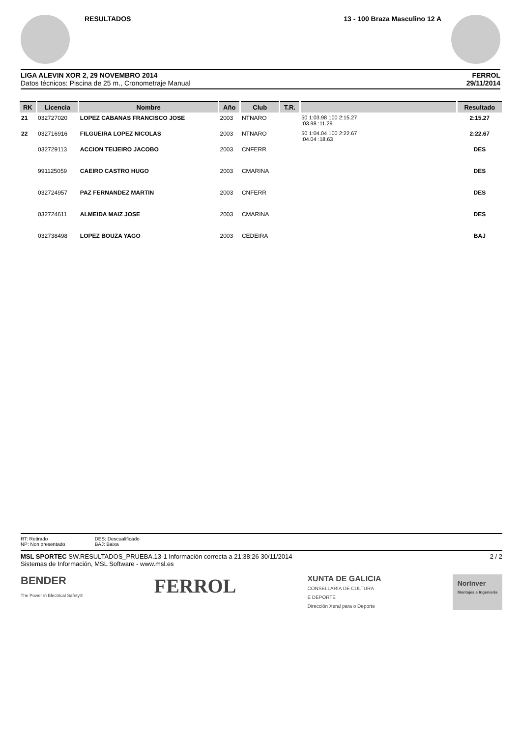RESULTADOS 13 - 100 Braza Masculino 12 A
LIGA ALEVIN XOR 2, 29 NOVEMBRO 2014
Datos técnicos: Piscina de 25 m., Cronometraje Manual
FERROL
29/11/2014
| RK | Licencia | Nombre | Año | Club | T.R. | | Resultado |
| --- | --- | --- | --- | --- | --- | --- | --- |
| 21 | 032727020 | LOPEZ CABANAS FRANCISCO JOSE | 2003 | NTNARO | | 50 1:03.98 100 2:15.27 :03.98 :11.29 | 2:15.27 |
| 22 | 032716916 | FILGUEIRA LOPEZ NICOLAS | 2003 | NTNARO | | 50 1:04.04 100 2:22.67 :04.04 :18.63 | 2:22.67 |
| | 032729113 | ACCION TEIJEIRO JACOBO | 2003 | CNFERR | | | DES |
| | 991125059 | CAEIRO CASTRO HUGO | 2003 | CMARINA | | | DES |
| | 032724957 | PAZ FERNANDEZ MARTIN | 2003 | CNFERR | | | DES |
| | 032724611 | ALMEIDA MAIZ JOSE | 2003 | CMARINA | | | DES |
| | 032738498 | LOPEZ BOUZA YAGO | 2003 | CEDEIRA | | | BAJ |
RT: Retirado
NP: Non presentado
DES: Descualificado
BAJ: Baixa
MSL SPORTEC SW.RESULTADOS_PRUEBA.13-1 Información correcta a 21:38:26 30/11/2014
Sistemas de Información, MSL Software - www.msl.es
2 / 2
BENDER
The Power in Electrical Safety®
FERROL
XUNTA DE GALICIA
CONSELLARÍA DE CULTURA
E DEPORTE
Dirección Xeral para o Deporte
NorInver
Montajes e Ingeniería